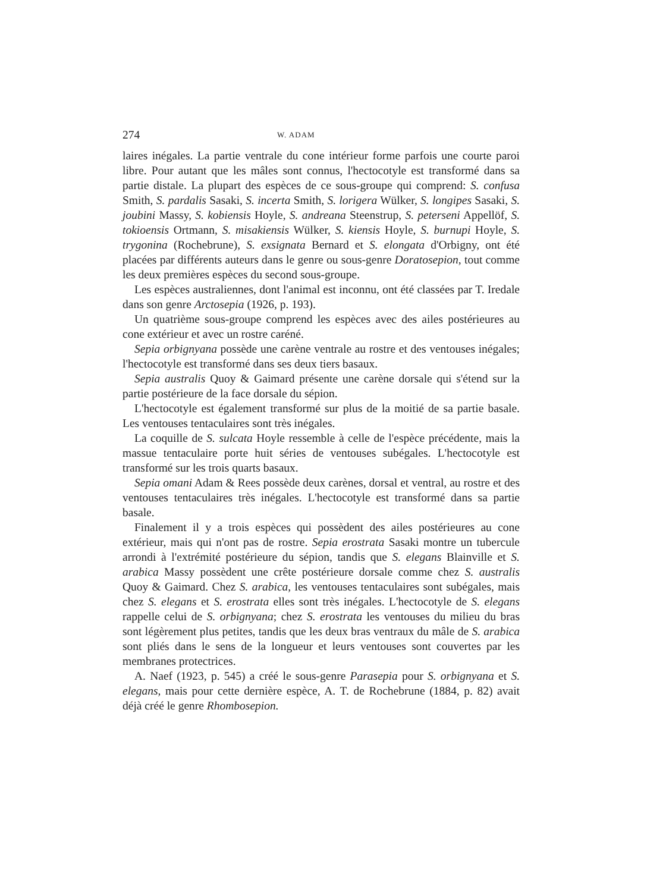274 W. ADAM
laires inégales. La partie ventrale du cone intérieur forme parfois une courte paroi libre. Pour autant que les mâles sont connus, l'hectocotyle est transformé dans sa partie distale. La plupart des espèces de ce sous-groupe qui comprend: S. confusa Smith, S. pardalis Sasaki, S. incerta Smith, S. lorigera Wülker, S. longipes Sasaki, S. joubini Massy, S. kobiensis Hoyle, S. andreana Steenstrup, S. peterseni Appellöf, S. tokioensis Ortmann, S. misakiensis Wülker, S. kiensis Hoyle, S. burnupi Hoyle, S. trygonina (Rochebrune), S. exsignata Bernard et S. elongata d'Orbigny, ont été placées par différents auteurs dans le genre ou sous-genre Doratosepion, tout comme les deux premières espèces du second sous-groupe.
Les espèces australiennes, dont l'animal est inconnu, ont été classées par T. Iredale dans son genre Arctosepia (1926, p. 193).
Un quatrième sous-groupe comprend les espèces avec des ailes postérieures au cone extérieur et avec un rostre caréné.
Sepia orbignyana possède une carène ventrale au rostre et des ventouses inégales; l'hectocotyle est transformé dans ses deux tiers basaux.
Sepia australis Quoy & Gaimard présente une carène dorsale qui s'étend sur la partie postérieure de la face dorsale du sépion.
L'hectocotyle est également transformé sur plus de la moitié de sa partie basale. Les ventouses tentaculaires sont très inégales.
La coquille de S. sulcata Hoyle ressemble à celle de l'espèce précédente, mais la massue tentaculaire porte huit séries de ventouses subégales. L'hectocotyle est transformé sur les trois quarts basaux.
Sepia omani Adam & Rees possède deux carènes, dorsal et ventral, au rostre et des ventouses tentaculaires très inégales. L'hectocotyle est transformé dans sa partie basale.
Finalement il y a trois espèces qui possèdent des ailes postérieures au cone extérieur, mais qui n'ont pas de rostre. Sepia erostrata Sasaki montre un tubercule arrondi à l'extrémité postérieure du sépion, tandis que S. elegans Blainville et S. arabica Massy possèdent une crête postérieure dorsale comme chez S. australis Quoy & Gaimard. Chez S. arabica, les ventouses tentaculaires sont subégales, mais chez S. elegans et S. erostrata elles sont très inégales. L'hectocotyle de S. elegans rappelle celui de S. orbignyana; chez S. erostrata les ventouses du milieu du bras sont légèrement plus petites, tandis que les deux bras ventraux du mâle de S. arabica sont pliés dans le sens de la longueur et leurs ventouses sont couvertes par les membranes protectrices.
A. Naef (1923, p. 545) a créé le sous-genre Parasepia pour S. orbignyana et S. elegans, mais pour cette dernière espèce, A. T. de Rochebrune (1884, p. 82) avait déjà créé le genre Rhombosepion.